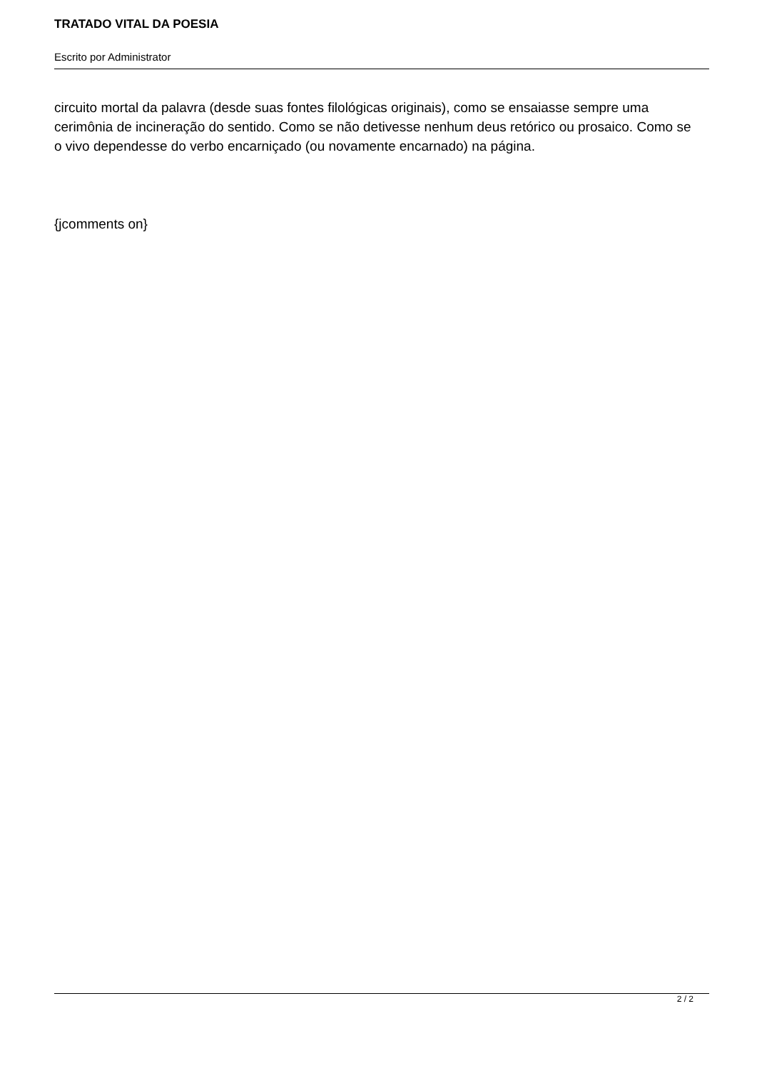TRATADO VITAL DA POESIA
Escrito por Administrator
circuito mortal da palavra (desde suas fontes filológicas originais), como se ensaiasse sempre uma cerimônia de incineração do sentido. Como se não detivesse nenhum deus retórico ou prosaico. Como se o vivo dependesse do verbo encarniçado (ou novamente encarnado) na página.
{jcomments on}
2 / 2